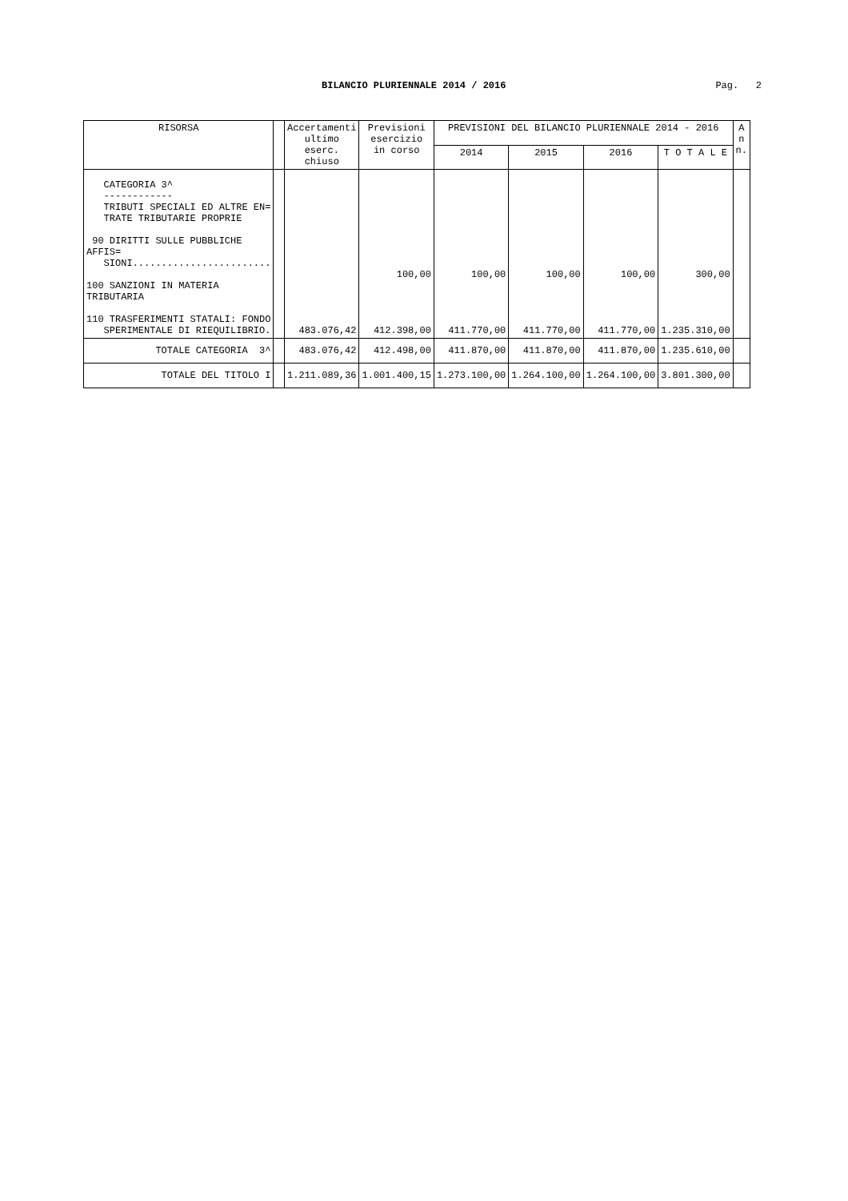BILANCIO PLURIENNALE 2014 / 2016 Pag. 2
| RISORSA | | Accertamenti ultimo eserc. chiuso | Previsioni esercizio in corso | PREVISIONI DEL BILANCIO PLURIENNALE 2014 - 2016 | | | | A n n. |
| --- | --- | --- | --- | --- | --- | --- | --- | --- |
| | | | | 2014 | 2015 | 2016 | T O T A L E | |
| CATEGORIA 3^ ------------ TRIBUTI SPECIALI ED ALTRE EN= TRATE TRIBUTARIE PROPRIE 90 DIRITTI SULLE PUBBLICHE AFFIS= SIONI........................ 100 SANZIONI IN MATERIA TRIBUTARIA 110 TRASFERIMENTI STATALI: FONDO SPERIMENTALE DI RIEQUILIBRIO. | | 483.076,42 | 100,00 412.398,00 | 100,00 411.770,00 | 100,00 411.770,00 | 100,00 411.770,00 | 300,00 1.235.310,00 | |
| TOTALE CATEGORIA 3^ | | 483.076,42 | 412.498,00 | 411.870,00 | 411.870,00 | 411.870,00 | 1.235.610,00 | |
| TOTALE DEL TITOLO I | | 1.211.089,36 | 1.001.400,15 | 1.273.100,00 | 1.264.100,00 | 1.264.100,00 | 3.801.300,00 | |